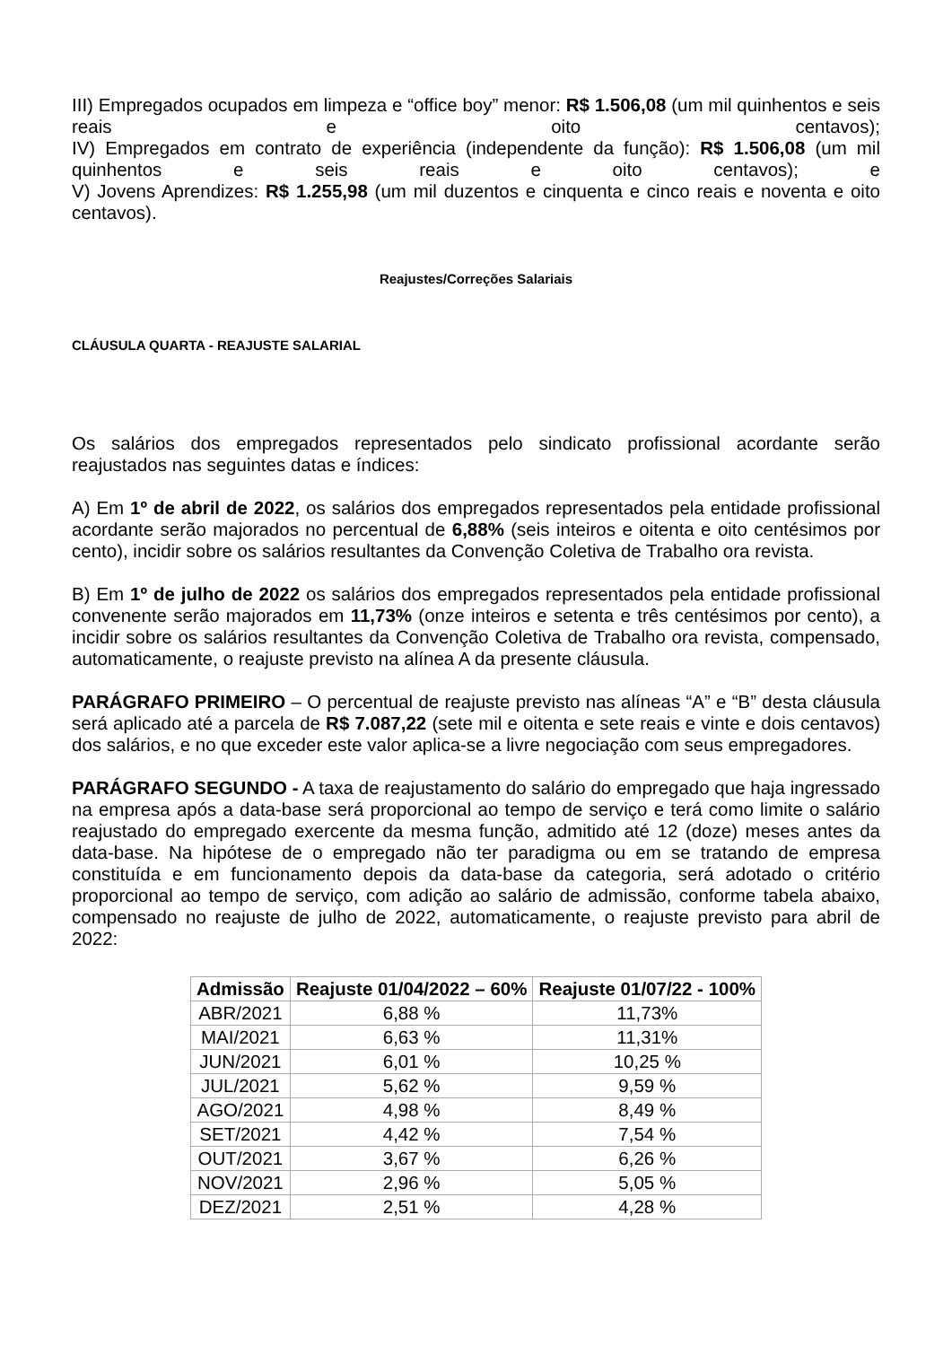III) Empregados ocupados em limpeza e “office boy” menor: R$ 1.506,08 (um mil quinhentos e seis reais e oito centavos);
IV) Empregados em contrato de experiência (independente da função): R$ 1.506,08 (um mil quinhentos e seis reais e oito centavos); e
V) Jovens Aprendizes: R$ 1.255,98 (um mil duzentos e cinquenta e cinco reais e noventa e oito centavos).
Reajustes/Correções Salariais
CLÁUSULA QUARTA - REAJUSTE SALARIAL
Os salários dos empregados representados pelo sindicato profissional acordante serão reajustados nas seguintes datas e índices:
A) Em 1º de abril de 2022, os salários dos empregados representados pela entidade profissional acordante serão majorados no percentual de 6,88% (seis inteiros e oitenta e oito centésimos por cento), incidir sobre os salários resultantes da Convenção Coletiva de Trabalho ora revista.
B) Em 1º de julho de 2022 os salários dos empregados representados pela entidade profissional convenente serão majorados em 11,73% (onze inteiros e setenta e três centésimos por cento), a incidir sobre os salários resultantes da Convenção Coletiva de Trabalho ora revista, compensado, automaticamente, o reajuste previsto na alínea A da presente cláusula.
PARÁGRAFO PRIMEIRO – O percentual de reajuste previsto nas alíneas “A” e “B” desta cláusula será aplicado até a parcela de R$ 7.087,22 (sete mil e oitenta e sete reais e vinte e dois centavos) dos salários, e no que exceder este valor aplica-se a livre negociação com seus empregadores.
PARÁGRAFO SEGUNDO - A taxa de reajustamento do salário do empregado que haja ingressado na empresa após a data-base será proporcional ao tempo de serviço e terá como limite o salário reajustado do empregado exercente da mesma função, admitido até 12 (doze) meses antes da data-base. Na hipótese de o empregado não ter paradigma ou em se tratando de empresa constituída e em funcionamento depois da data-base da categoria, será adotado o critério proporcional ao tempo de serviço, com adição ao salário de admissão, conforme tabela abaixo, compensado no reajuste de julho de 2022, automaticamente, o reajuste previsto para abril de 2022:
| Admissão | Reajuste 01/04/2022 – 60% | Reajuste 01/07/22 - 100% |
| --- | --- | --- |
| ABR/2021 | 6,88 % | 11,73% |
| MAI/2021 | 6,63 % | 11,31% |
| JUN/2021 | 6,01 % | 10,25 % |
| JUL/2021 | 5,62 % | 9,59 % |
| AGO/2021 | 4,98 % | 8,49 % |
| SET/2021 | 4,42 % | 7,54 % |
| OUT/2021 | 3,67 % | 6,26 % |
| NOV/2021 | 2,96 % | 5,05 % |
| DEZ/2021 | 2,51 % | 4,28 % |